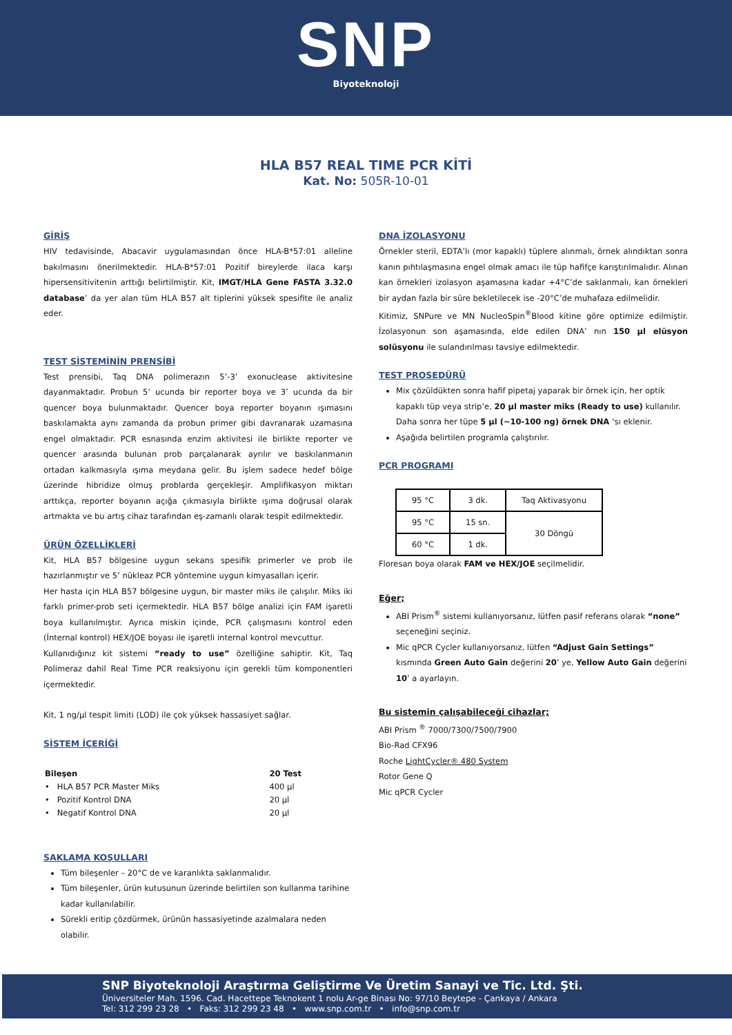SNP
Biyoteknoloji
HLA B57 REAL TIME PCR KİTİ
Kat. No: 505R-10-01
GİRİŞ
HIV tedavisinde, Abacavir uygulamasından önce HLA-B*57:01 alleline bakılmasını önerilmektedir. HLA-B*57:01 Pozitif bireylerde ilaca karşı hipersensitivitenin arttığı belirtilmiştir. Kit, IMGT/HLA Gene FASTA 3.32.0 database’ da yer alan tüm HLA B57 alt tiplerini yüksek spesifite ile analiz eder.
TEST SİSTEMİNİN PRENSİBİ
Test prensibi, Taq DNA polimerazın 5’-3’ exonuclease aktivitesine dayanmaktadır. Probun 5’ ucunda bir reporter boya ve 3’ ucunda da bir quencer boya bulunmaktadır. Quencer boya reporter boyanın ışımasını baskılamakta aynı zamanda da probun primer gibi davranarak uzamasına engel olmaktadır. PCR esnasında enzim aktivitesi ile birlikte reporter ve quencer arasında bulunan prob parçalanarak ayrılır ve baskılanmanın ortadan kalkmasıyla ışıma meydana gelir. Bu işlem sadece hedef bölge üzerinde hibridize olmuş problarda gerçekleşir. Amplifikasyon miktarı arttıkça, reporter boyanın açığa çıkmasıyla birlikte ışıma doğrusal olarak artmakta ve bu artış cihaz tarafından eş-zamanlı olarak tespit edilmektedir.
ÜRÜN ÖZELLİKLERİ
Kit, HLA B57 bölgesine uygun sekans spesifik primerler ve prob ile hazırlanmıştır ve 5’ nükleaz PCR yöntemine uygun kimyasalları içerir.
Her hasta için HLA B57 bölgesine uygun, bir master miks ile çalışılır. Miks iki farklı primer-prob seti içermektedir. HLA B57 bölge analizi için FAM işaretli boya kullanılmıştır. Ayrıca miskin içinde, PCR çalışmasını kontrol eden (İnternal kontrol) HEX/JOE boyası ile işaretli internal kontrol mevcuttur.
Kullanıdığınız kit sistemi “ready to use” özelliğine sahiptir. Kit, Taq Polimeraz dahil Real Time PCR reaksiyonu için gerekli tüm komponentleri içermektedir.
Kit, 1 ng/µl tespit limiti (LOD) ile çok yüksek hassasiyet sağlar.
SİSTEM İÇERİĞİ
| Bileşen | 20 Test |
| • HLA B57 PCR Master Miks | 400 µl |
| • Pozitif Kontrol DNA | 20 µl |
| • Negatif Kontrol DNA | 20 µl |
SAKLAMA KOŞULLARI
Tüm bileşenler – 20°C de ve karanlıkta saklanmalıdır.
Tüm bileşenler, ürün kutusunun üzerinde belirtilen son kullanma tarihine kadar kullanılabilir.
Sürekli eritip çözdürmek, ürünün hassasiyetinde azalmalara neden olabilir.
DNA İZOLASYONU
Örnekler steril, EDTA’lı (mor kapaklı) tüplere alınmalı, örnek alındıktan sonra kanın pıhtılaşmasına engel olmak amacı ile tüp hafifçe karıştırılmalıdır. Alınan kan örnekleri izolasyon aşamasına kadar +4°C’de saklanmalı, kan örnekleri bir aydan fazla bir süre bekletilecek ise -20°C’de muhafaza edilmelidir.
Kitimiz, SNPure ve MN NucleoSpin<sup>®</sup>Blood kitine göre optimize edilmiştir. İzolasyonun son aşamasında, elde edilen DNA’ nın 150 µl elüsyon solüsyonu ile sulandırılması tavsiye edilmektedir.
TEST PROSEDÜRÜ
Mix çözüldükten sonra hafif pipetaj yaparak bir örnek için, her optik kapaklı tüp veya strip’e, 20 µl master miks (Ready to use) kullanılır. Daha sonra her tüpe 5 µl (~10-100 ng) örnek DNA ‘sı eklenir.
Aşağıda belirtilen programla çalıştırılır.
PCR PROGRAMI
| 95 °C | 3 dk. | Taq Aktivasyonu |
| 95 °C | 15 sn. | 30 Döngü |
| 60 °C | 1 dk. | |
Floresan boya olarak FAM ve HEX/JOE seçilmelidir.
Eğer;
ABI Prism<sup>®</sup> sistemi kullanıyorsanız, lütfen pasif referans olarak “none” seçeneğini seçiniz.
Mic qPCR Cycler kullanıyorsanız, lütfen “Adjust Gain Settings” kısmında Green Auto Gain değerini 20’ ye, Yellow Auto Gain değerini 10’ a ayarlayın.
Bu sistemin çalışabileceği cihazlar;
ABI Prism <sup>®</sup> 7000/7300/7500/7900
Bio-Rad CFX96
Roche LightCycler® 480 System
Rotor Gene Q
Mic qPCR Cycler
SNP Biyoteknoloji Araştırma Geliştirme Ve Üretim Sanayi ve Tic. Ltd. Şti.
Üniversiteler Mah. 1596. Cad. Hacettepe Teknokent 1 nolu Ar-ge Binası No: 97/10 Beytepe - Çankaya / Ankara
Tel: 312 299 23 28 • Faks: 312 299 23 48 • www.snp.com.tr • info@snp.com.tr